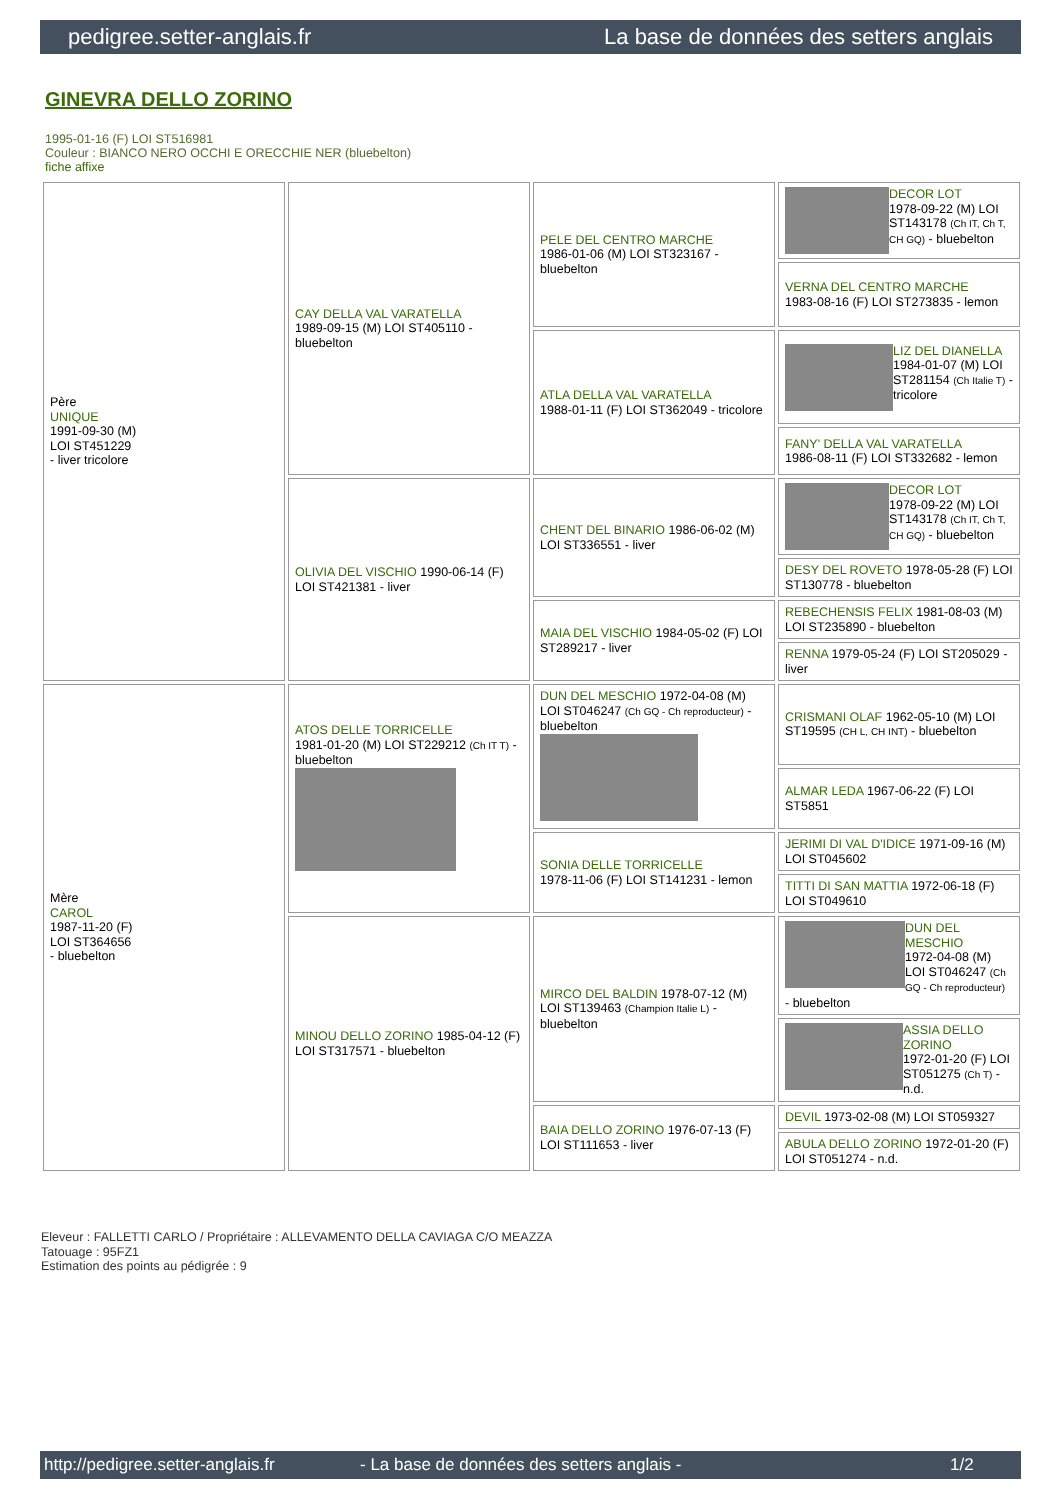pedigree.setter-anglais.fr La base de données des setters anglais
GINEVRA DELLO ZORINO
1995-01-16 (F) LOI ST516981
Couleur : BIANCO NERO OCCHI E ORECCHIE NER (bluebelton)
fiche affixe
| Père UNIQUE 1991-09-30 (M) LOI ST451229 - liver tricolore | CAY DELLA VAL VARATELLA 1989-09-15 (M) LOI ST405110 - bluebelton | PELE DEL CENTRO MARCHE 1986-01-06 (M) LOI ST323167 - bluebelton | DECOR LOT 1978-09-22 (M) LOI ST143178 (Ch IT, Ch T, CH GQ) - bluebelton |
| | | | VERNA DEL CENTRO MARCHE 1983-08-16 (F) LOI ST273835 - lemon |
| | | ATLA DELLA VAL VARATELLA 1988-01-11 (F) LOI ST362049 - tricolore | LIZ DEL DIANELLA 1984-01-07 (M) LOI ST281154 (Ch Italie T) - tricolore |
| | | | FANY' DELLA VAL VARATELLA 1986-08-11 (F) LOI ST332682 - lemon |
| | OLIVIA DEL VISCHIO 1990-06-14 (F) LOI ST421381 - liver | CHENT DEL BINARIO 1986-06-02 (M) LOI ST336551 - liver | DECOR LOT 1978-09-22 (M) LOI ST143178 (Ch IT, Ch T, CH GQ) - bluebelton |
| | | | DESY DEL ROVETO 1978-05-28 (F) LOI ST130778 - bluebelton |
| | | MAIA DEL VISCHIO 1984-05-02 (F) LOI ST289217 - liver | REBECHENSIS FELIX 1981-08-03 (M) LOI ST235890 - bluebelton |
| | | | RENNA 1979-05-24 (F) LOI ST205029 - liver |
| Mère CAROL 1987-11-20 (F) LOI ST364656 - bluebelton | ATOS DELLE TORRICELLE 1981-01-20 (M) LOI ST229212 (Ch IT T) - bluebelton | DUN DEL MESCHIO 1972-04-08 (M) LOI ST046247 (Ch GQ - Ch reproducteur) - bluebelton | CRISMANI OLAF 1962-05-10 (M) LOI ST19595 (CH L, CH INT) - bluebelton |
| | | | ALMAR LEDA 1967-06-22 (F) LOI ST5851 |
| | | SONIA DELLE TORRICELLE 1978-11-06 (F) LOI ST141231 - lemon | JERIMI DI VAL D'IDICE 1971-09-16 (M) LOI ST045602 |
| | | | TITTI DI SAN MATTIA 1972-06-18 (F) LOI ST049610 |
| | MINOU DELLO ZORINO 1985-04-12 (F) LOI ST317571 - bluebelton | MIRCO DEL BALDIN 1978-07-12 (M) LOI ST139463 (Champion Italie L) - bluebelton | DUN DEL MESCHIO 1972-04-08 (M) LOI ST046247 (Ch GQ - Ch reproducteur) - bluebelton |
| | | | ASSIA DELLO ZORINO 1972-01-20 (F) LOI ST051275 (Ch T) - n.d. |
| | | BAIA DELLO ZORINO 1976-07-13 (F) LOI ST111653 - liver | DEVIL 1973-02-08 (M) LOI ST059327 |
| | | | ABULA DELLO ZORINO 1972-01-20 (F) LOI ST051274 - n.d. |
Eleveur : FALLETTI CARLO / Propriétaire : ALLEVAMENTO DELLA CAVIAGA C/O MEAZZA
Tatouage : 95FZ1
Estimation des points au pédigrée : 9
http://pedigree.setter-anglais.fr - La base de données des setters anglais - 1/2